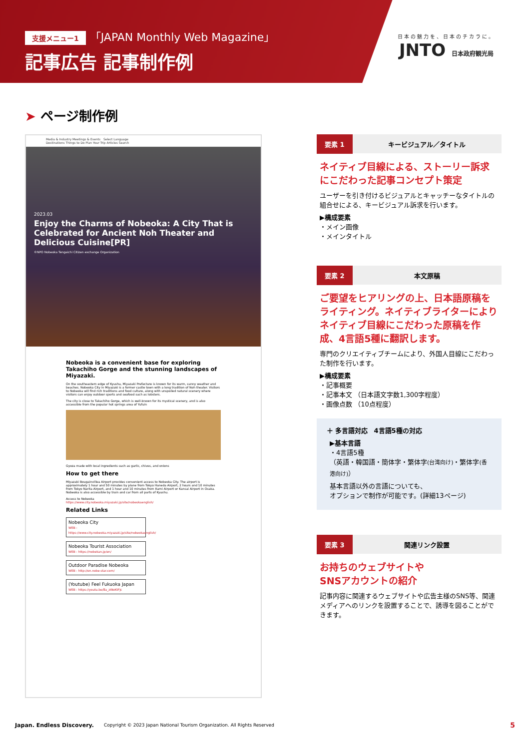支援メニュー1 「JAPAN Monthly Web Magazine」
記事広告 記事制作例
日本の魅力を、日本のチカラに。
JNTO 日本政府観光局
➤ ページ制作例
Media & Industry Meetings & Events Select Language
Destinations Things to Do Plan Your Trip Articles Search
2023.03
Enjoy the Charms of Nobeoka: A City That is Celebrated for Ancient Noh Theater and Delicious Cuisine[PR]
©NPO Nobeoka Tengaichi Citizen exchange Organization
Nobeoka is a convenient base for exploring Takachiho Gorge and the stunning landscapes of Miyazaki.
On the southeastern edge of Kyushu, Miyazaki Prefecture is known for its warm, sunny weather and beaches. Nobeoka City in Miyazaki is a former castle town with a long tradition of Noh theater. Visitors to Nobeoka will find rich traditions and food culture, along with unspoiled natural scenery where visitors can enjoy outdoor sports and seafood such as lobsters.
The city is close to Takachiho Gorge, which is well-known for its mystical scenery, and is also accessible from the popular hot springs area of Yufuin
Gyoza made with local ingredients such as garlic, chives, and onions
How to get there
Miyazaki Bougainvillea Airport provides convenient access to Nobeoka City. The airport is approximately 1 hour and 50 minutes by plane from Tokyo Haneda Airport, 2 hours and 10 minutes from Tokyo Narita Airport, and 1 hour and 10 minutes from Itami Airport or Kansai Airport in Osaka. Nobeoka is also accessible by train and car from all parts of Kyushu.
Access to Nobeoka
https://www.city.nobeoka.miyazaki.jp/site/nobeokaenglish/
Related Links
Nobeoka City
WEB : https://www.city.nobeoka.miyazaki.jp/site/nobeokaenglish/
Nobeoka Tourist Association
WEB : https://nobekan.jp/en/
Outdoor Paradise Nobeoka
WEB : http://en.nobe-star.com/
(Youtube) Feel Fukuoka Japan
WEB : https://youtu.be/8a_zWoKtFjc
要素 1 キービジュアル／タイトル
ネイティブ目線による、ストーリー訴求にこだわった記事コンセプト策定
ユーザーを引き付けるビジュアルとキャッチーなタイトルの組合せによる、キービジュアル訴求を行います。
▶構成要素
・メイン画像
・メインタイトル
要素 2 本文原稿
ご要望をヒアリングの上、日本語原稿をライティング。ネイティブライターによりネイティブ目線にこだわった原稿を作成、4言語5種に翻訳します。
専門のクリエイティブチームにより、外国人目線にこだわった制作を行います。
▶構成要素
・記事概要
・記事本文 （日本語文字数1,300字程度）
・画像点数 （10点程度）
＋ 多言語対応 4言語5種の対応
▶基本言語
・4言語5種
（英語・韓国語・簡体字・繁体字(台湾向け)・繁体字(香港向け)）
基本言語以外の言語についても、
オプションで制作が可能です。(詳細13ページ)
要素 3 関連リンク設置
お持ちのウェブサイトや
SNSアカウントの紹介
記事内容に関連するウェブサイトや広告主様のSNS等、関連メディアへのリンクを設置することで、誘導を図ることができます。
Japan. Endless Discovery. Copyright © 2023 Japan National Tourism Organization. All Rights Reserved 5